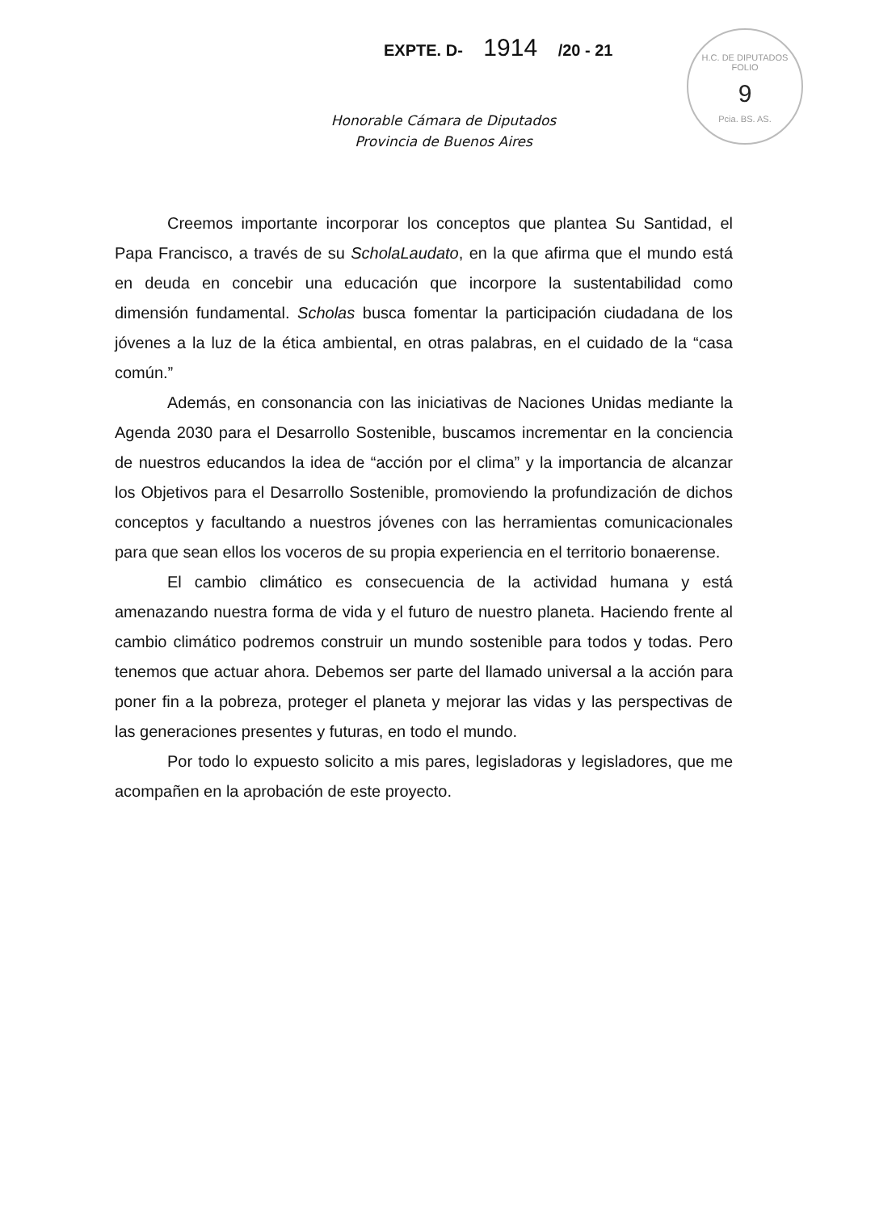EXPTE. D- 1914 /20 - 21
H.C. DE DIPUTADOS
FOLIO
9
Pcia. BS. AS.
Honorable Cámara de Diputados
Provincia de Buenos Aires
Creemos importante incorporar los conceptos que plantea Su Santidad, el Papa Francisco, a través de su ScholaLaudato, en la que afirma que el mundo está en deuda en concebir una educación que incorpore la sustentabilidad como dimensión fundamental. Scholas busca fomentar la participación ciudadana de los jóvenes a la luz de la ética ambiental, en otras palabras, en el cuidado de la “casa común.”
Además, en consonancia con las iniciativas de Naciones Unidas mediante la Agenda 2030 para el Desarrollo Sostenible, buscamos incrementar en la conciencia de nuestros educandos la idea de “acción por el clima” y la importancia de alcanzar los Objetivos para el Desarrollo Sostenible, promoviendo la profundización de dichos conceptos y facultando a nuestros jóvenes con las herramientas comunicacionales para que sean ellos los voceros de su propia experiencia en el territorio bonaerense.
El cambio climático es consecuencia de la actividad humana y está amenazando nuestra forma de vida y el futuro de nuestro planeta. Haciendo frente al cambio climático podremos construir un mundo sostenible para todos y todas. Pero tenemos que actuar ahora. Debemos ser parte del llamado universal a la acción para poner fin a la pobreza, proteger el planeta y mejorar las vidas y las perspectivas de las generaciones presentes y futuras, en todo el mundo.
Por todo lo expuesto solicito a mis pares, legisladoras y legisladores, que me acompañen en la aprobación de este proyecto.